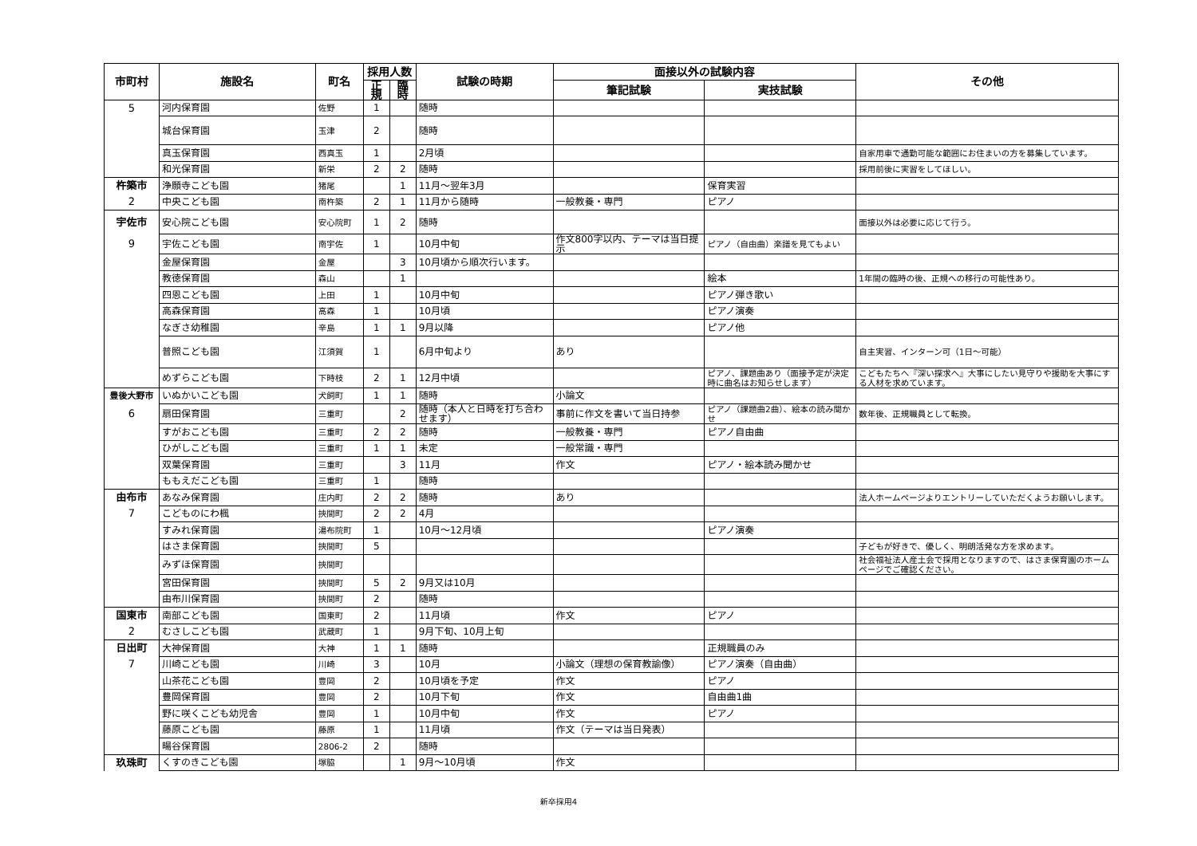| 市町村 | 施設名 | 町名 | 採用人数 | | 試験の時期 | 面接以外の試験内容 | | その他 |
| --- | --- | --- | --- | --- | --- | --- | --- | --- |
| | | | 正規 | 臨時 | | 筆記試験 | 実技試験 | |
| 5 | 河内保育園 | 佐野 | 1 | | 随時 | | | |
| | 城台保育園 | 玉津 | 2 | | 随時 | | | |
| | 真玉保育園 | 西真玉 | 1 | | 2月頃 | | | 自家用車で通勤可能な範囲にお住まいの方を募集しています。 |
| | 和光保育園 | 新栄 | 2 | 2 | 随時 | | | 採用前後に実習をしてほしい。 |
| 杵築市 | 浄願寺こども園 | 猪尾 | | 1 | 11月～翌年3月 | | 保育実習 | |
| 2 | 中央こども園 | 南杵築 | 2 | 1 | 11月から随時 | 一般教養・専門 | ピアノ | |
| 宇佐市 | 安心院こども園 | 安心院町 | 1 | 2 | 随時 | | | 面接以外は必要に応じて行う。 |
| 9 | 宇佐こども園 | 南宇佐 | 1 | | 10月中旬 | 作文800字以内、テーマは当日提示 | ピアノ（自由曲）楽譜を見てもよい | |
| | 金屋保育園 | 金屋 | | 3 | 10月頃から順次行います。 | | | |
| | 教徳保育園 | 森山 | | 1 | | | 絵本 | 1年間の臨時の後、正規への移行の可能性あり。 |
| | 四恩こども園 | 上田 | 1 | | 10月中旬 | | ピアノ弾き歌い | |
| | 高森保育園 | 高森 | 1 | | 10月頃 | | ピアノ演奏 | |
| | なぎさ幼稚園 | 辛島 | 1 | 1 | 9月以降 | | ピアノ他 | |
| | 普照こども園 | 江須賀 | 1 | | 6月中旬より | あり | | 自主実習、インターン可（1日～可能） |
| | めずらこども園 | 下時枝 | 2 | 1 | 12月中頃 | | ピアノ、課題曲あり（面接予定が決定時に曲名はお知らせします） | こどもたちへ『深い探求へ』大事にしたい見守りや援助を大事にする人材を求めています。 |
| 豊後大野市 | いぬかいこども園 | 犬飼町 | 1 | 1 | 随時 | 小論文 | | |
| 6 | 扇田保育園 | 三重町 | | 2 | 随時（本人と日時を打ち合わせます） | 事前に作文を書いて当日持参 | ピアノ（課題曲2曲）、絵本の読み聞かせ | 数年後、正規職員として転換。 |
| | すがおこども園 | 三重町 | 2 | 2 | 随時 | 一般教養・専門 | ピアノ自由曲 | |
| | ひがしこども園 | 三重町 | 1 | 1 | 未定 | 一般常識・専門 | | |
| | 双葉保育園 | 三重町 | | 3 | 11月 | 作文 | ピアノ・絵本読み聞かせ | |
| | ももえだこども園 | 三重町 | 1 | | 随時 | | | |
| 由布市 | あなみ保育園 | 庄内町 | 2 | 2 | 随時 | あり | | 法人ホームページよりエントリーしていただくようお願いします。 |
| 7 | こどものにわ楓 | 挾間町 | 2 | 2 | 4月 | | | |
| | すみれ保育園 | 湯布院町 | 1 | | 10月～12月頃 | | ピアノ演奏 | |
| | はさま保育園 | 挾間町 | 5 | | | | | 子どもが好きで、優しく、明朗活発な方を求めます。 |
| | みずほ保育園 | 挾間町 | | | | | | 社会福祉法人産土会で採用となりますので、はさま保育園のホームページでご確認ください。 |
| | 宮田保育園 | 挾間町 | 5 | 2 | 9月又は10月 | | | |
| | 由布川保育園 | 挾間町 | 2 | | 随時 | | | |
| 国東市 | 南部こども園 | 国東町 | 2 | | 11月頃 | 作文 | ピアノ | |
| 2 | むさしこども園 | 武蔵町 | 1 | | 9月下旬、10月上旬 | | | |
| 日出町 | 大神保育園 | 大神 | 1 | 1 | 随時 | | 正規職員のみ | |
| 7 | 川崎こども園 | 川崎 | 3 | | 10月 | 小論文（理想の保育教諭像） | ピアノ演奏（自由曲） | |
| | 山茶花こども園 | 豊岡 | 2 | | 10月頃を予定 | 作文 | ピアノ | |
| | 豊岡保育園 | 豊岡 | 2 | | 10月下旬 | 作文 | 自由曲1曲 | |
| | 野に咲くこども幼児舎 | 豊岡 | 1 | | 10月中旬 | 作文 | ピアノ | |
| | 藤原こども園 | 藤原 | 1 | | 11月頃 | 作文（テーマは当日発表） | | |
| | 暘谷保育園 | 2806-2 | 2 | | 随時 | | | |
| 玖珠町 | くすのきこども園 | 塚脇 | | 1 | 9月～10月頃 | 作文 | | |
新卒採用4